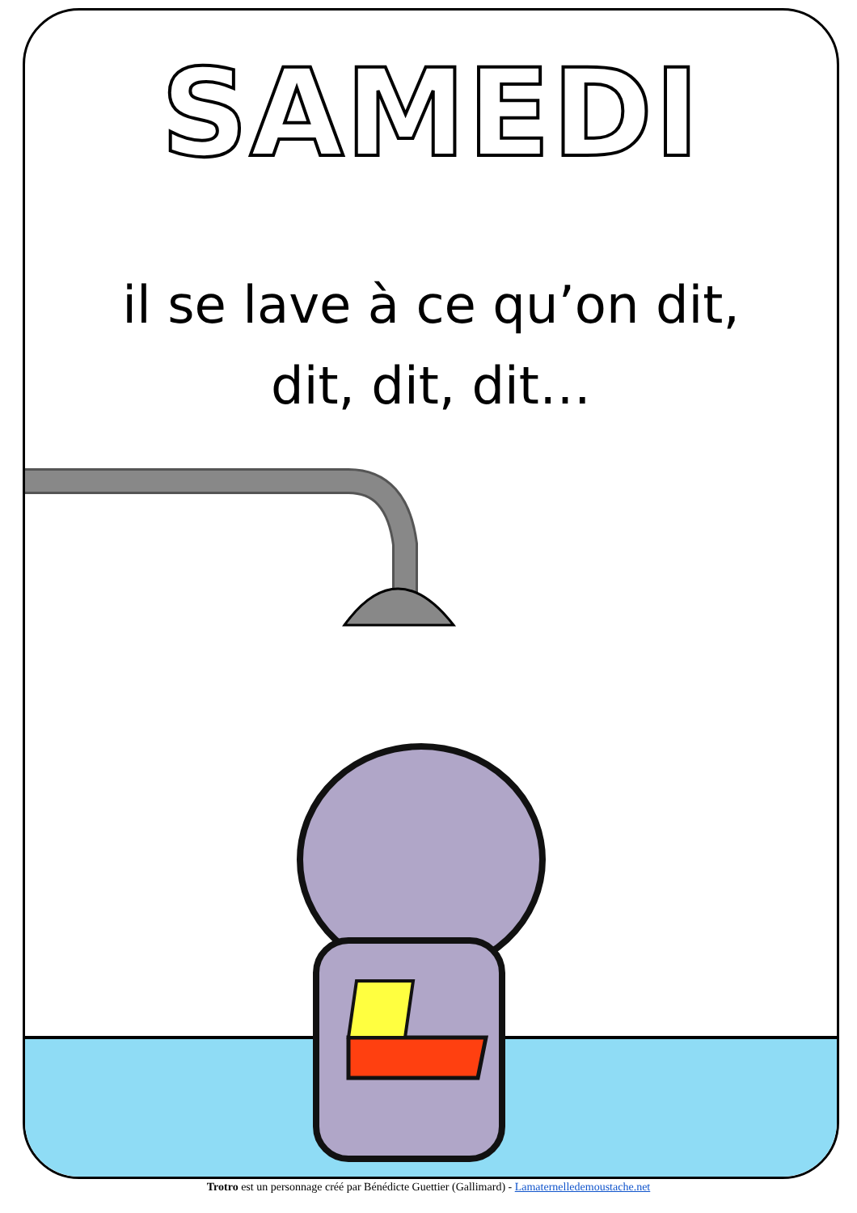SAMEDI
il se lave à ce qu’on dit,
dit, dit, dit…
Trotro est un personnage créé par Bénédicte Guettier (Gallimard) - Lamaternelledemoustache.net